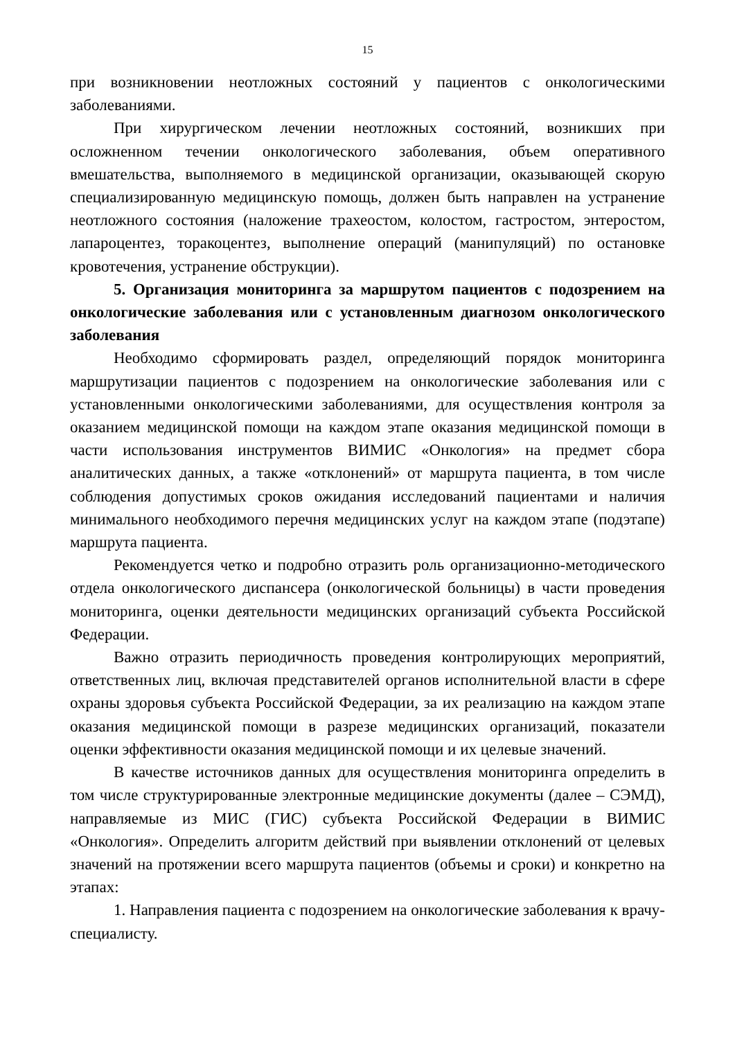15
при возникновении неотложных состояний у пациентов с онкологическими заболеваниями.
При хирургическом лечении неотложных состояний, возникших при осложненном течении онкологического заболевания, объем оперативного вмешательства, выполняемого в медицинской организации, оказывающей скорую специализированную медицинскую помощь, должен быть направлен на устранение неотложного состояния (наложение трахеостом, колостом, гастростом, энтеростом, лапароцентез, торакоцентез, выполнение операций (манипуляций) по остановке кровотечения, устранение обструкции).
5. Организация мониторинга за маршрутом пациентов с подозрением на онкологические заболевания или с установленным диагнозом онкологического заболевания
Необходимо сформировать раздел, определяющий порядок мониторинга маршрутизации пациентов с подозрением на онкологические заболевания или с установленными онкологическими заболеваниями, для осуществления контроля за оказанием медицинской помощи на каждом этапе оказания медицинской помощи в части использования инструментов ВИМИС «Онкология» на предмет сбора аналитических данных, а также «отклонений» от маршрута пациента, в том числе соблюдения допустимых сроков ожидания исследований пациентами и наличия минимального необходимого перечня медицинских услуг на каждом этапе (подэтапе) маршрута пациента.
Рекомендуется четко и подробно отразить роль организационно-методического отдела онкологического диспансера (онкологической больницы) в части проведения мониторинга, оценки деятельности медицинских организаций субъекта Российской Федерации.
Важно отразить периодичность проведения контролирующих мероприятий, ответственных лиц, включая представителей органов исполнительной власти в сфере охраны здоровья субъекта Российской Федерации, за их реализацию на каждом этапе оказания медицинской помощи в разрезе медицинских организаций, показатели оценки эффективности оказания медицинской помощи и их целевые значений.
В качестве источников данных для осуществления мониторинга определить в том числе структурированные электронные медицинские документы (далее – СЭМД), направляемые из МИС (ГИС) субъекта Российской Федерации в ВИМИС «Онкология». Определить алгоритм действий при выявлении отклонений от целевых значений на протяжении всего маршрута пациентов (объемы и сроки) и конкретно на этапах:
1. Направления пациента с подозрением на онкологические заболевания к врачу-специалисту.